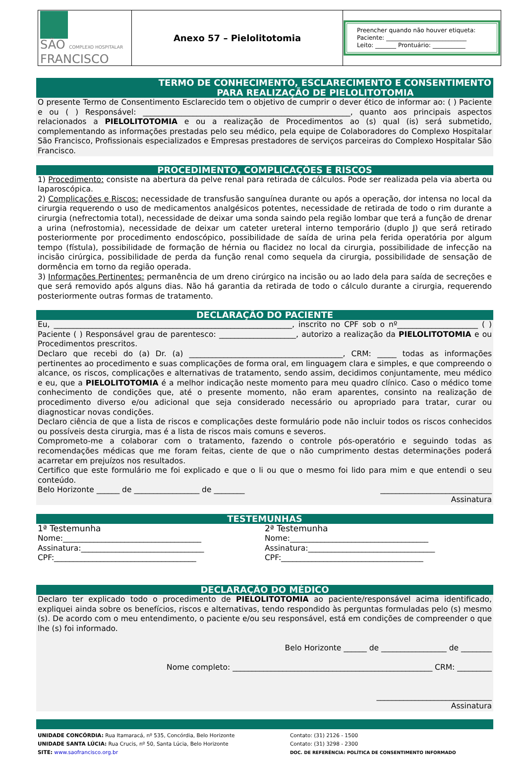| SÃO COMPLEXO HOSPITALAR FRANCISCO | Anexo 57 – Pielolitotomia | Preencher quando não houver etiqueta: Paciente: ___________________________ Leito: _______ Prontuário: ___________ |
TERMO DE CONHECIMENTO, ESCLARECIMENTO E CONSENTIMENTO
PARA REALIZAÇÃO DE PIELOLITOTOMIA
O presente Termo de Consentimento Esclarecido tem o objetivo de cumprir o dever ético de informar ao: ( ) Paciente e ou ( ) Responsável: ______________________________________________________, quanto aos principais aspectos relacionados a PIELOLITOTOMIA e ou a realização de Procedimentos ao (s) qual (is) será submetido, complementando as informações prestadas pelo seu médico, pela equipe de Colaboradores do Complexo Hospitalar São Francisco, Profissionais especializados e Empresas prestadores de serviços parceiras do Complexo Hospitalar São Francisco.
PROCEDIMENTO, COMPLICAÇÕES E RISCOS
1) Procedimento: consiste na abertura da pelve renal para retirada de cálculos. Pode ser realizada pela via aberta ou laparoscópica.
2) Complicações e Riscos: necessidade de transfusão sanguínea durante ou após a operação, dor intensa no local da cirurgia requerendo o uso de medicamentos analgésicos potentes, necessidade de retirada de todo o rim durante a cirurgia (nefrectomia total), necessidade de deixar uma sonda saindo pela região lombar que terá a função de drenar a urina (nefrostomia), necessidade de deixar um cateter ureteral interno temporário (duplo J) que será retirado posteriormente por procedimento endoscópico, possibilidade de saída de urina pela ferida operatória por algum tempo (fístula), possibilidade de formação de hérnia ou flacidez no local da cirurgia, possibilidade de infecção na incisão cirúrgica, possibilidade de perda da função renal como sequela da cirurgia, possibilidade de sensação de dormência em torno da região operada.
3) Informações Pertinentes: permanência de um dreno cirúrgico na incisão ou ao lado dela para saída de secreções e que será removido após alguns dias. Não há garantia da retirada de todo o cálculo durante a cirurgia, requerendo posteriormente outras formas de tratamento.
DECLARAÇÃO DO PACIENTE
Eu, ______________________________________________________________, inscrito no CPF sob o nº_____________________ ( ) Paciente ( ) Responsável grau de parentesco: ____________________, autorizo a realização da PIELOLITOTOMIA e ou Procedimentos prescritos.
Declaro que recebi do (a) Dr. (a) ________________________________________, CRM: _____ todas as informações pertinentes ao procedimento e suas complicações de forma oral, em linguagem clara e simples, e que compreendo o alcance, os riscos, complicações e alternativas de tratamento, sendo assim, decidimos conjuntamente, meu médico e eu, que a PIELOLITOTOMIA é a melhor indicação neste momento para meu quadro clínico. Caso o médico tome conhecimento de condições que, até o presente momento, não eram aparentes, consinto na realização de procedimento diverso e/ou adicional que seja considerado necessário ou apropriado para tratar, curar ou diagnosticar novas condições.
Declaro ciência de que a lista de riscos e complicações deste formulário pode não incluir todos os riscos conhecidos ou possíveis desta cirurgia, mas é a lista de riscos mais comuns e severos.
Comprometo-me a colaborar com o tratamento, fazendo o controle pós-operatório e seguindo todas as recomendações médicas que me foram feitas, ciente de que o não cumprimento destas determinações poderá acarretar em prejuízos nos resultados.
Certifico que este formulário me foi explicado e que o li ou que o mesmo foi lido para mim e que entendi o seu conteúdo.
Belo Horizonte ______ de _________________ de ________ _____________________________
Assinatura
TESTEMUNHAS
1ª Testemunha
Nome:____________________________________
Assinatura:________________________________
CPF:_____________________________________
2ª Testemunha
Nome:____________________________________
Assinatura:_________________________________
CPF:_____________________________________
DECLARAÇÃO DO MÉDICO
Declaro ter explicado todo o procedimento de PIELOLITOTOMIA ao paciente/responsável acima identificado, expliquei ainda sobre os benefícios, riscos e alternativas, tendo respondido às perguntas formuladas pelo (s) mesmo (s). De acordo com o meu entendimento, o paciente e/ou seu responsável, está em condições de compreender o que lhe (s) foi informado.
Belo Horizonte ______ de _________________ de ________
Nome completo: ____________________________________________________ CRM: _________
______________________________
Assinatura
UNIDADE CONCÓRDIA: Rua Itamaracá, nº 535, Concórdia, Belo Horizonte
UNIDADE SANTA LÚCIA: Rua Crucis, nº 50, Santa Lúcia, Belo Horizonte
SITE: www.saofrancisco.org.br
Contato: (31) 2126 - 1500
Contato: (31) 3298 - 2300
DOC. DE REFERÊNCIA: POLÍTICA DE CONSENTIMENTO INFORMADO